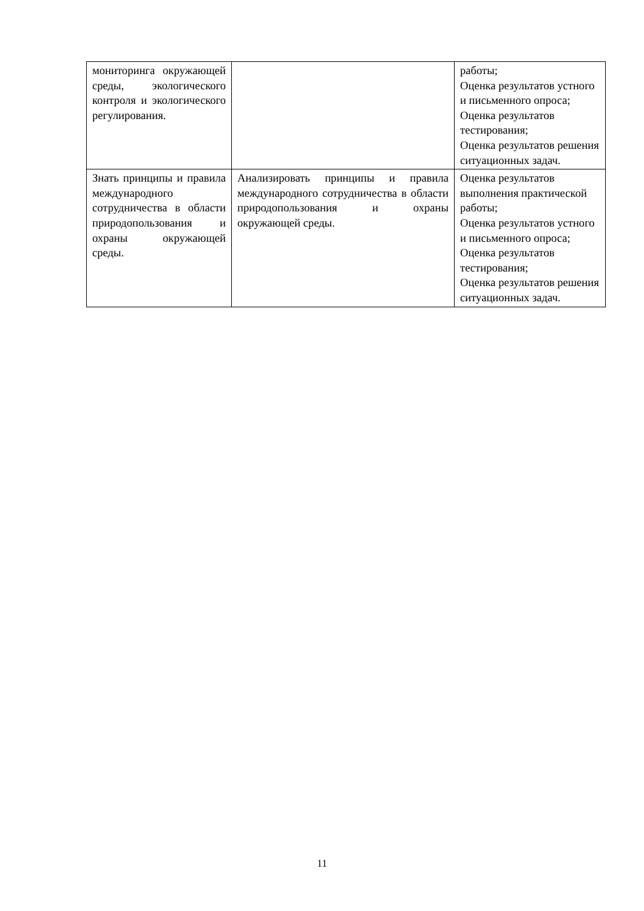| мониторинга окружающей среды, экологического контроля и экологического регулирования. | | работы; Оценка результатов устного и письменного опроса; Оценка результатов тестирования; Оценка результатов решения ситуационных задач. |
| Знать принципы и правила международного сотрудничества в области природопользования и охраны окружающей среды. | Анализировать принципы и правила международного сотрудничества в области природопользования и охраны окружающей среды. | Оценка результатов выполнения практической работы; Оценка результатов устного и письменного опроса; Оценка результатов тестирования; Оценка результатов решения ситуационных задач. |
11